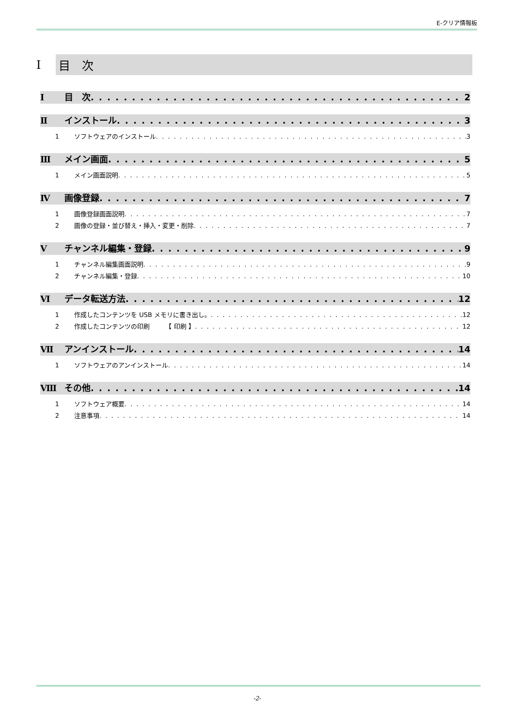E-クリア情報板
Ⅰ 目　次
Ⅰ 目　次 2
Ⅱ インストール 3
1 ソフトウェアのインストール 3
Ⅲ メイン画面 5
1 メイン画面説明 5
Ⅳ 画像登録 7
1 画像登録画面説明 7
2 画像の登録・並び替え・挿入・変更・削除 7
Ⅴ チャンネル編集・登録 9
1 チャンネル編集画面説明 9
2 チャンネル編集・登録 10
Ⅵ データ転送方法 12
1 作成したコンテンツを USB メモリに書き出し。 12
2 作成したコンテンツの印刷　　　【 印刷 】 12
Ⅶ アンインストール 14
1 ソフトウェアのアンインストール 14
Ⅷ その他 14
1 ソフトウェア概要 14
2 注意事項 14
-2-